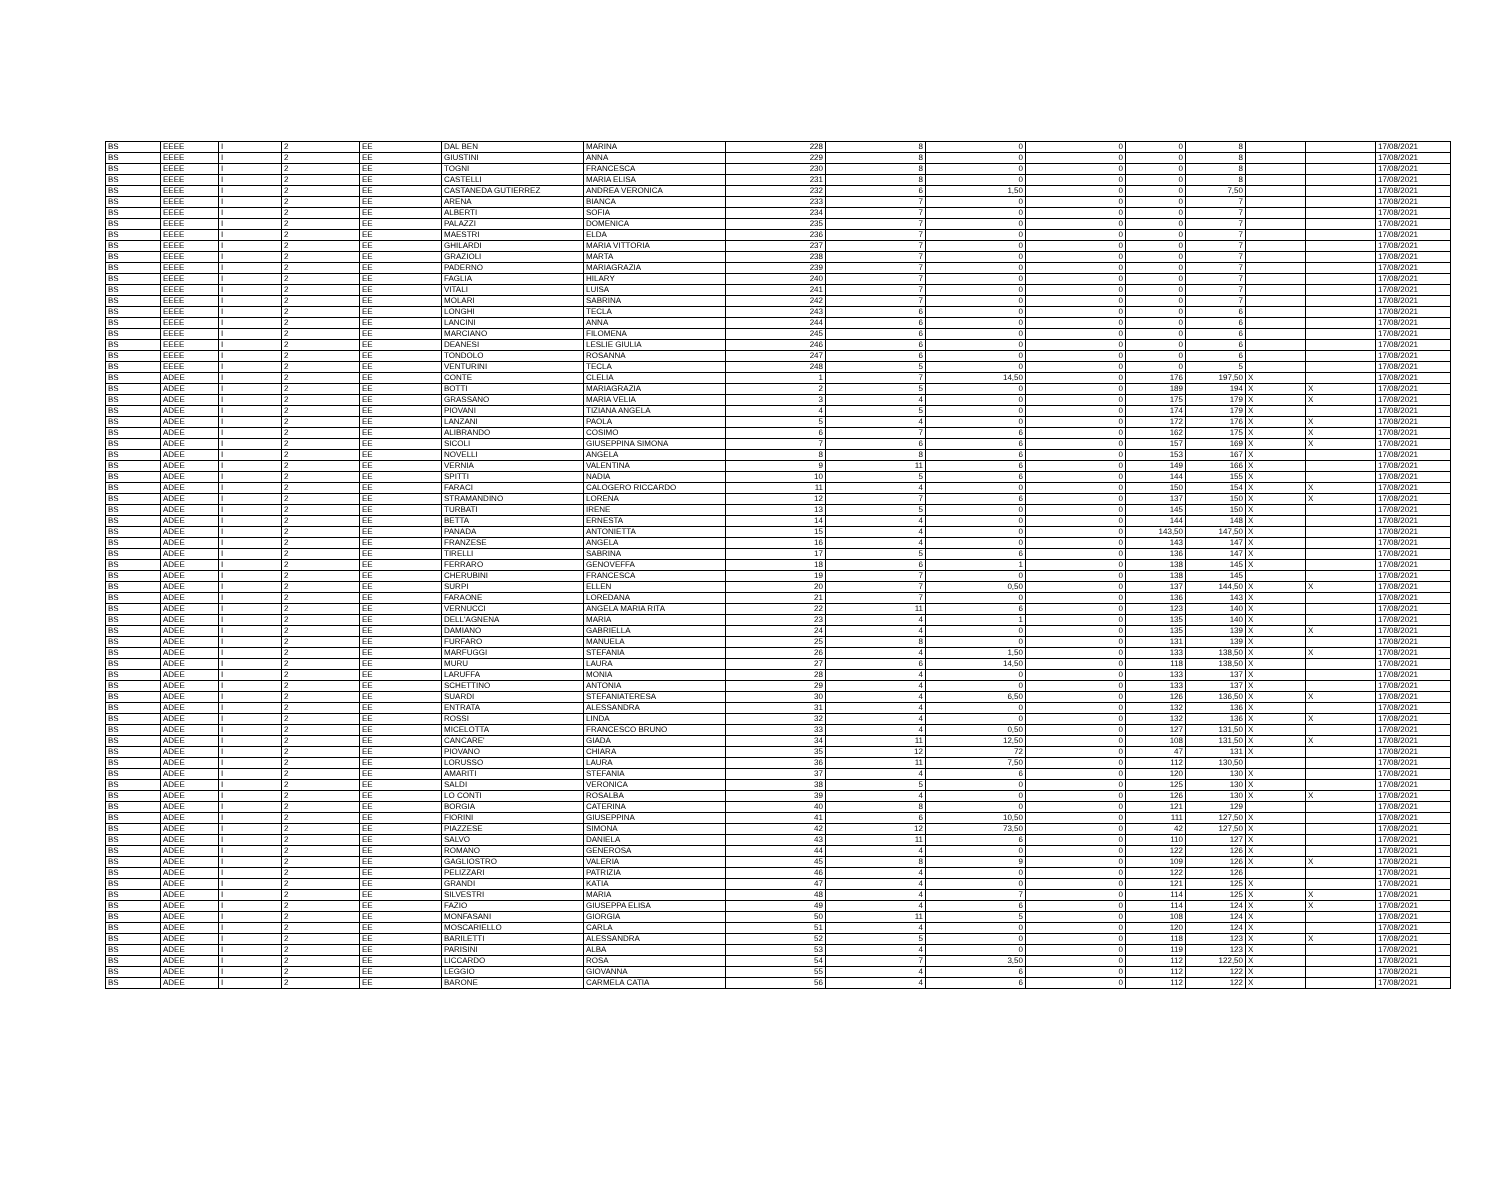| BS | EEEE | I | 2 | EE | DAL BEN | MARINA | 228 | 8 | 0 | 0 | 0 | 8 | | | 17/08/2021 | |
| BS | EEEE | I | 2 | EE | GIUSTINI | ANNA | 229 | 8 | 0 | 0 | 0 | 8 | | | 17/08/2021 | |
| BS | EEEE | I | 2 | EE | TOGNI | FRANCESCA | 230 | 8 | 0 | 0 | 0 | 8 | | | 17/08/2021 | |
| BS | EEEE | I | 2 | EE | CASTELLI | MARIA ELISA | 231 | 8 | 0 | 0 | 0 | 8 | | | 17/08/2021 | |
| BS | EEEE | I | 2 | EE | CASTANEDA GUTIERREZ | ANDREA VERONICA | 232 | 6 | 1,50 | 0 | 0 | 7,50 | | | 17/08/2021 | |
| BS | EEEE | I | 2 | EE | ARENA | BIANCA | 233 | 7 | 0 | 0 | 0 | 7 | | | 17/08/2021 | |
| BS | EEEE | I | 2 | EE | ALBERTI | SOFIA | 234 | 7 | 0 | 0 | 0 | 7 | | | 17/08/2021 | |
| BS | EEEE | I | 2 | EE | PALAZZI | DOMENICA | 235 | 7 | 0 | 0 | 0 | 7 | | | 17/08/2021 | |
| BS | EEEE | I | 2 | EE | MAESTRI | ELDA | 236 | 7 | 0 | 0 | 0 | 7 | | | 17/08/2021 | |
| BS | EEEE | I | 2 | EE | GHILARDI | MARIA VITTORIA | 237 | 7 | 0 | 0 | 0 | 7 | | | 17/08/2021 | |
| BS | EEEE | I | 2 | EE | GRAZIOLI | MARTA | 238 | 7 | 0 | 0 | 0 | 7 | | | 17/08/2021 | |
| BS | EEEE | I | 2 | EE | PADERNO | MARIAGRAZIA | 239 | 7 | 0 | 0 | 0 | 7 | | | 17/08/2021 | |
| BS | EEEE | I | 2 | EE | FAGLIA | HILARY | 240 | 7 | 0 | 0 | 0 | 7 | | | 17/08/2021 | |
| BS | EEEE | I | 2 | EE | VITALI | LUISA | 241 | 7 | 0 | 0 | 0 | 7 | | | 17/08/2021 | |
| BS | EEEE | I | 2 | EE | MOLARI | SABRINA | 242 | 7 | 0 | 0 | 0 | 7 | | | 17/08/2021 | |
| BS | EEEE | I | 2 | EE | LONGHI | TECLA | 243 | 6 | 0 | 0 | 0 | 6 | | | 17/08/2021 | |
| BS | EEEE | I | 2 | EE | LANCINI | ANNA | 244 | 6 | 0 | 0 | 0 | 6 | | | 17/08/2021 | |
| BS | EEEE | I | 2 | EE | MARCIANO | FILOMENA | 245 | 6 | 0 | 0 | 0 | 6 | | | 17/08/2021 | |
| BS | EEEE | I | 2 | EE | DEANESI | LESLIE GIULIA | 246 | 6 | 0 | 0 | 0 | 6 | | | 17/08/2021 | |
| BS | EEEE | I | 2 | EE | TONDOLO | ROSANNA | 247 | 6 | 0 | 0 | 0 | 6 | | | 17/08/2021 | |
| BS | EEEE | I | 2 | EE | VENTURINI | TECLA | 248 | 5 | 0 | 0 | 0 | 5 | | | 17/08/2021 | |
| BS | ADEE | I | 2 | EE | CONTE | CLELIA | 1 | 7 | 14,50 | 0 | 176 | 197,50 | X | | 17/08/2021 | |
| BS | ADEE | I | 2 | EE | BOTTI | MARIAGRAZIA | 2 | 5 | 0 | 0 | 189 | 194 | X | X | 17/08/2021 | |
| BS | ADEE | I | 2 | EE | GRASSANO | MARIA VELIA | 3 | 4 | 0 | 0 | 175 | 179 | X | X | 17/08/2021 | |
| BS | ADEE | I | 2 | EE | PIOVANI | TIZIANA ANGELA | 4 | 5 | 0 | 0 | 174 | 179 | X | | 17/08/2021 | |
| BS | ADEE | I | 2 | EE | LANZANI | PAOLA | 5 | 4 | 0 | 0 | 172 | 176 | X | X | 17/08/2021 | |
| BS | ADEE | I | 2 | EE | ALIBRANDO | COSIMO | 6 | 7 | 6 | 0 | 162 | 175 | X | X | 17/08/2021 | |
| BS | ADEE | I | 2 | EE | SICOLI | GIUSEPPINA SIMONA | 7 | 6 | 6 | 0 | 157 | 169 | X | X | 17/08/2021 | |
| BS | ADEE | I | 2 | EE | NOVELLI | ANGELA | 8 | 8 | 6 | 0 | 153 | 167 | X | | 17/08/2021 | |
| BS | ADEE | I | 2 | EE | VERNIA | VALENTINA | 9 | 11 | 6 | 0 | 149 | 166 | X | | 17/08/2021 | |
| BS | ADEE | I | 2 | EE | SPITTI | NADIA | 10 | 5 | 6 | 0 | 144 | 155 | X | | 17/08/2021 | |
| BS | ADEE | I | 2 | EE | FARACI | CALOGERO RICCARDO | 11 | 4 | 0 | 0 | 150 | 154 | X | X | 17/08/2021 | |
| BS | ADEE | I | 2 | EE | STRAMANDINO | LORENA | 12 | 7 | 6 | 0 | 137 | 150 | X | X | 17/08/2021 | |
| BS | ADEE | I | 2 | EE | TURBATI | IRENE | 13 | 5 | 0 | 0 | 145 | 150 | X | | 17/08/2021 | |
| BS | ADEE | I | 2 | EE | BETTA | ERNESTA | 14 | 4 | 0 | 0 | 144 | 148 | X | | 17/08/2021 | |
| BS | ADEE | I | 2 | EE | PANADA | ANTONIETTA | 15 | 4 | 0 | 0 | 143,50 | 147,50 | X | | 17/08/2021 | |
| BS | ADEE | I | 2 | EE | FRANZESE | ANGELA | 16 | 4 | 0 | 0 | 143 | 147 | X | | 17/08/2021 | |
| BS | ADEE | I | 2 | EE | TIRELLI | SABRINA | 17 | 5 | 6 | 0 | 136 | 147 | X | | 17/08/2021 | |
| BS | ADEE | I | 2 | EE | FERRARO | GENOVEFFA | 18 | 6 | 1 | 0 | 138 | 145 | X | | 17/08/2021 | |
| BS | ADEE | I | 2 | EE | CHERUBINI | FRANCESCA | 19 | 7 | 0 | 0 | 138 | 145 | | | 17/08/2021 | |
| BS | ADEE | I | 2 | EE | SURPI | ELLEN | 20 | 7 | 0,50 | 0 | 137 | 144,50 | X | X | 17/08/2021 | |
| BS | ADEE | I | 2 | EE | FARAONE | LOREDANA | 21 | 7 | 0 | 0 | 136 | 143 | X | | 17/08/2021 | |
| BS | ADEE | I | 2 | EE | VERNUCCI | ANGELA MARIA RITA | 22 | 11 | 6 | 0 | 123 | 140 | X | | 17/08/2021 | |
| BS | ADEE | I | 2 | EE | DELL'AGNENA | MARIA | 23 | 4 | 1 | 0 | 135 | 140 | X | | 17/08/2021 | |
| BS | ADEE | I | 2 | EE | DAMIANO | GABRIELLA | 24 | 4 | 0 | 0 | 135 | 139 | X | X | 17/08/2021 | |
| BS | ADEE | I | 2 | EE | FURFARO | MANUELA | 25 | 8 | 0 | 0 | 131 | 139 | X | | 17/08/2021 | |
| BS | ADEE | I | 2 | EE | MARFUGGI | STEFANIA | 26 | 4 | 1,50 | 0 | 133 | 138,50 | X | X | 17/08/2021 | |
| BS | ADEE | I | 2 | EE | MURU | LAURA | 27 | 6 | 14,50 | 0 | 118 | 138,50 | X | | 17/08/2021 | |
| BS | ADEE | I | 2 | EE | LARUFFA | MONIA | 28 | 4 | 0 | 0 | 133 | 137 | X | | 17/08/2021 | |
| BS | ADEE | I | 2 | EE | SCHETTINO | ANTONIA | 29 | 4 | 0 | 0 | 133 | 137 | X | | 17/08/2021 | |
| BS | ADEE | I | 2 | EE | SUARDI | STEFANIATERESA | 30 | 4 | 6,50 | 0 | 126 | 136,50 | X | X | 17/08/2021 | |
| BS | ADEE | I | 2 | EE | ENTRATA | ALESSANDRA | 31 | 4 | 0 | 0 | 132 | 136 | X | | 17/08/2021 | |
| BS | ADEE | I | 2 | EE | ROSSI | LINDA | 32 | 4 | 0 | 0 | 132 | 136 | X | X | 17/08/2021 | |
| BS | ADEE | I | 2 | EE | MICELOTTA | FRANCESCO BRUNO | 33 | 4 | 0,50 | 0 | 127 | 131,50 | X | | 17/08/2021 | |
| BS | ADEE | I | 2 | EE | CANCARE' | GIADA | 34 | 11 | 12,50 | 0 | 108 | 131,50 | X | X | 17/08/2021 | |
| BS | ADEE | I | 2 | EE | PIOVANO | CHIARA | 35 | 12 | 72 | 0 | 47 | 131 | X | | 17/08/2021 | |
| BS | ADEE | I | 2 | EE | LORUSSO | LAURA | 36 | 11 | 7,50 | 0 | 112 | 130,50 | | | 17/08/2021 | |
| BS | ADEE | I | 2 | EE | AMARITI | STEFANIA | 37 | 4 | 6 | 0 | 120 | 130 | X | | 17/08/2021 | |
| BS | ADEE | I | 2 | EE | SALDI | VERONICA | 38 | 5 | 0 | 0 | 125 | 130 | X | | 17/08/2021 | |
| BS | ADEE | I | 2 | EE | LO CONTI | ROSALBA | 39 | 4 | 0 | 0 | 126 | 130 | X | X | 17/08/2021 | |
| BS | ADEE | I | 2 | EE | BORGIA | CATERINA | 40 | 8 | 0 | 0 | 121 | 129 | | | 17/08/2021 | |
| BS | ADEE | I | 2 | EE | FIORINI | GIUSEPPINA | 41 | 6 | 10,50 | 0 | 111 | 127,50 | X | | 17/08/2021 | |
| BS | ADEE | I | 2 | EE | PIAZZESE | SIMONA | 42 | 12 | 73,50 | 0 | 42 | 127,50 | X | | 17/08/2021 | |
| BS | ADEE | I | 2 | EE | SALVO | DANIELA | 43 | 11 | 6 | 0 | 110 | 127 | X | | 17/08/2021 | |
| BS | ADEE | I | 2 | EE | ROMANO | GENEROSA | 44 | 4 | 0 | 0 | 122 | 126 | X | | 17/08/2021 | |
| BS | ADEE | I | 2 | EE | GAGLIOSTRO | VALERIA | 45 | 8 | 9 | 0 | 109 | 126 | X | X | 17/08/2021 | |
| BS | ADEE | I | 2 | EE | PELIZZARI | PATRIZIA | 46 | 4 | 0 | 0 | 122 | 126 | | | 17/08/2021 | |
| BS | ADEE | I | 2 | EE | GRANDI | KATIA | 47 | 4 | 0 | 0 | 121 | 125 | X | | 17/08/2021 | |
| BS | ADEE | I | 2 | EE | SILVESTRI | MARIA | 48 | 4 | 7 | 0 | 114 | 125 | X | X | 17/08/2021 | |
| BS | ADEE | I | 2 | EE | FAZIO | GIUSEPPA ELISA | 49 | 4 | 6 | 0 | 114 | 124 | X | X | 17/08/2021 | |
| BS | ADEE | I | 2 | EE | MONFASANI | GIORGIA | 50 | 11 | 5 | 0 | 108 | 124 | X | | 17/08/2021 | |
| BS | ADEE | I | 2 | EE | MOSCARIELLO | CARLA | 51 | 4 | 0 | 0 | 120 | 124 | X | | 17/08/2021 | |
| BS | ADEE | I | 2 | EE | BARILETTI | ALESSANDRA | 52 | 5 | 0 | 0 | 118 | 123 | X | X | 17/08/2021 | |
| BS | ADEE | I | 2 | EE | PARISINI | ALBA | 53 | 4 | 0 | 0 | 119 | 123 | X | | 17/08/2021 | |
| BS | ADEE | I | 2 | EE | LICCARDO | ROSA | 54 | 7 | 3,50 | 0 | 112 | 122,50 | X | | 17/08/2021 | |
| BS | ADEE | I | 2 | EE | LEGGIO | GIOVANNA | 55 | 4 | 6 | 0 | 112 | 122 | X | | 17/08/2021 | |
| BS | ADEE | I | 2 | EE | BARONE | CARMELA CATIA | 56 | 4 | 6 | 0 | 112 | 122 | X | | 17/08/2021 | |